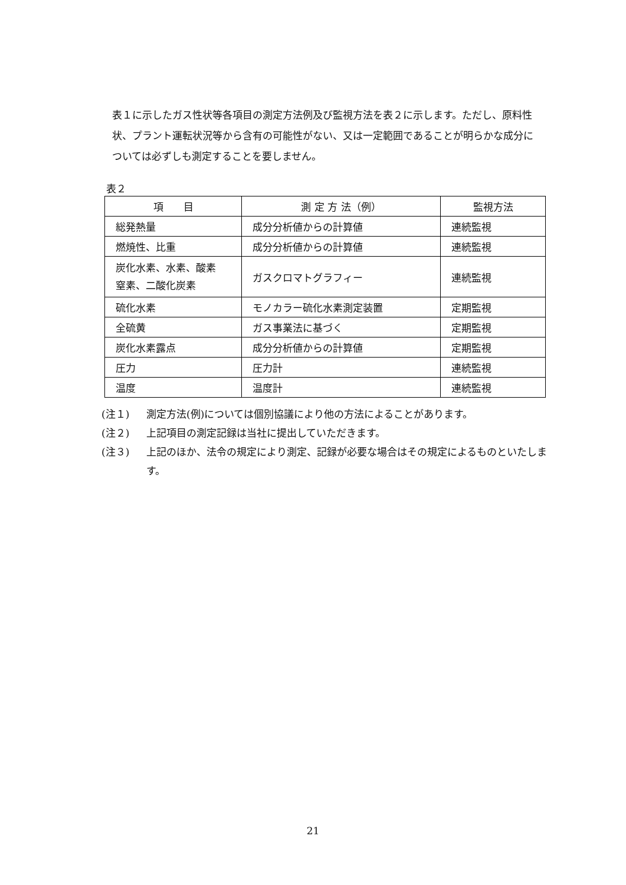表１に示したガス性状等各項目の測定方法例及び監視方法を表２に示します。ただし、原料性状、プラント運転状況等から含有の可能性がない、又は一定範囲であることが明らかな成分については必ずしも測定することを要しません。
表２
| 項 目 | 測 定 方 法（例） | 監視方法 |
| --- | --- | --- |
| 総発熱量 | 成分分析値からの計算値 | 連続監視 |
| 燃焼性、比重 | 成分分析値からの計算値 | 連続監視 |
| 炭化水素、水素、酸素 窒素、二酸化炭素 | ガスクロマトグラフィー | 連続監視 |
| 硫化水素 | モノカラー硫化水素測定装置 | 定期監視 |
| 全硫黄 | ガス事業法に基づく | 定期監視 |
| 炭化水素露点 | 成分分析値からの計算値 | 定期監視 |
| 圧力 | 圧力計 | 連続監視 |
| 温度 | 温度計 | 連続監視 |
(注１) 測定方法(例)については個別協議により他の方法によることがあります。
(注２) 上記項目の測定記録は当社に提出していただきます。
(注３) 上記のほか、法令の規定により測定、記録が必要な場合はその規定によるものといたします。
21